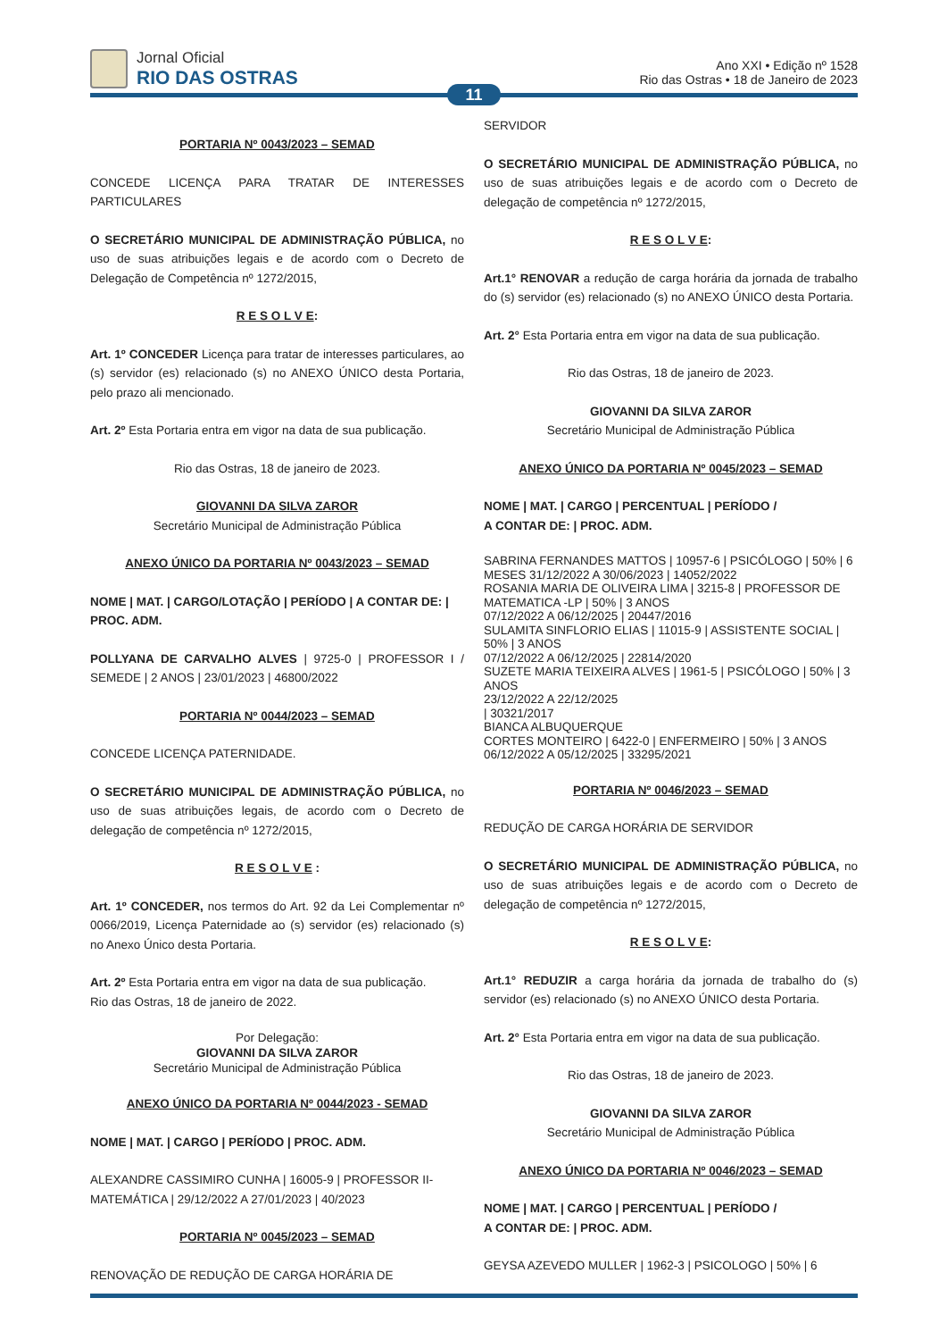Jornal Oficial
RIO DAS OSTRAS
Ano XXI • Edição nº 1528
Rio das Ostras • 18 de Janeiro de 2023
11
PORTARIA Nº 0043/2023 – SEMAD
CONCEDE LICENÇA PARA TRATAR DE INTERESSES PARTICULARES
O SECRETÁRIO MUNICIPAL DE ADMINISTRAÇÃO PÚBLICA, no uso de suas atribuições legais e de acordo com o Decreto de Delegação de Competência nº 1272/2015,
R E S O L V E:
Art. 1º CONCEDER Licença para tratar de interesses particulares, ao (s) servidor (es) relacionado (s) no ANEXO ÚNICO desta Portaria, pelo prazo ali mencionado.
Art. 2º Esta Portaria entra em vigor na data de sua publicação.
Rio das Ostras, 18 de janeiro de 2023.
GIOVANNI DA SILVA ZAROR
Secretário Municipal de Administração Pública
ANEXO ÚNICO DA PORTARIA Nº 0043/2023 – SEMAD
NOME | MAT. | CARGO/LOTAÇÃO | PERÍODO | A CONTAR DE: | PROC. ADM.
POLLYANA DE CARVALHO ALVES | 9725-0 | PROFESSOR I / SEMEDE | 2 ANOS | 23/01/2023 | 46800/2022
PORTARIA Nº 0044/2023 – SEMAD
CONCEDE LICENÇA PATERNIDADE.
O SECRETÁRIO MUNICIPAL DE ADMINISTRAÇÃO PÚBLICA, no uso de suas atribuições legais, de acordo com o Decreto de delegação de competência nº 1272/2015,
R E S O L V E :
Art. 1º CONCEDER, nos termos do Art. 92 da Lei Complementar nº 0066/2019, Licença Paternidade ao (s) servidor (es) relacionado (s) no Anexo Único desta Portaria.
Art. 2º Esta Portaria entra em vigor na data de sua publicação.
Rio das Ostras, 18 de janeiro de 2022.
Por Delegação:
GIOVANNI DA SILVA ZAROR
Secretário Municipal de Administração Pública
ANEXO ÚNICO DA PORTARIA Nº 0044/2023 - SEMAD
NOME | MAT. | CARGO | PERÍODO | PROC. ADM.
ALEXANDRE CASSIMIRO CUNHA | 16005-9 | PROFESSOR II-MATEMÁTICA | 29/12/2022 A 27/01/2023 | 40/2023
PORTARIA Nº 0045/2023 – SEMAD
RENOVAÇÃO DE REDUÇÃO DE CARGA HORÁRIA DE
SERVIDOR
O SECRETÁRIO MUNICIPAL DE ADMINISTRAÇÃO PÚBLICA, no uso de suas atribuições legais e de acordo com o Decreto de delegação de competência nº 1272/2015,
R E S O L V E:
Art.1° RENOVAR a redução de carga horária da jornada de trabalho do (s) servidor (es) relacionado (s) no ANEXO ÚNICO desta Portaria.
Art. 2° Esta Portaria entra em vigor na data de sua publicação.
Rio das Ostras, 18 de janeiro de 2023.
GIOVANNI DA SILVA ZAROR
Secretário Municipal de Administração Pública
ANEXO ÚNICO DA PORTARIA Nº 0045/2023 – SEMAD
NOME | MAT. | CARGO | PERCENTUAL | PERÍODO /
A CONTAR DE: | PROC. ADM.
SABRINA FERNANDES MATTOS | 10957-6 | PSICÓLOGO | 50% | 6 MESES 31/12/2022 A 30/06/2023 | 14052/2022
ROSANIA MARIA DE OLIVEIRA LIMA | 3215-8 | PROFESSOR DE MATEMATICA -LP | 50% | 3 ANOS
07/12/2022 A 06/12/2025 | 20447/2016
SULAMITA SINFLORIO ELIAS | 11015-9 | ASSISTENTE SOCIAL | 50% | 3 ANOS
07/12/2022 A 06/12/2025 | 22814/2020
SUZETE MARIA TEIXEIRA ALVES | 1961-5 | PSICÓLOGO | 50% | 3 ANOS
23/12/2022 A 22/12/2025
| 30321/2017
BIANCA ALBUQUERQUE
CORTES MONTEIRO | 6422-0 | ENFERMEIRO | 50% | 3 ANOS
06/12/2022 A 05/12/2025 | 33295/2021
PORTARIA Nº 0046/2023 – SEMAD
REDUÇÃO DE CARGA HORÁRIA DE SERVIDOR
O SECRETÁRIO MUNICIPAL DE ADMINISTRAÇÃO PÚBLICA, no uso de suas atribuições legais e de acordo com o Decreto de delegação de competência nº 1272/2015,
R E S O L V E:
Art.1° REDUZIR a carga horária da jornada de trabalho do (s) servidor (es) relacionado (s) no ANEXO ÚNICO desta Portaria.
Art. 2° Esta Portaria entra em vigor na data de sua publicação.
Rio das Ostras, 18 de janeiro de 2023.
GIOVANNI DA SILVA ZAROR
Secretário Municipal de Administração Pública
ANEXO ÚNICO DA PORTARIA Nº 0046/2023 – SEMAD
NOME | MAT. | CARGO | PERCENTUAL | PERÍODO /
A CONTAR DE: | PROC. ADM.
GEYSA AZEVEDO MULLER | 1962-3 | PSICOLOGO | 50% | 6